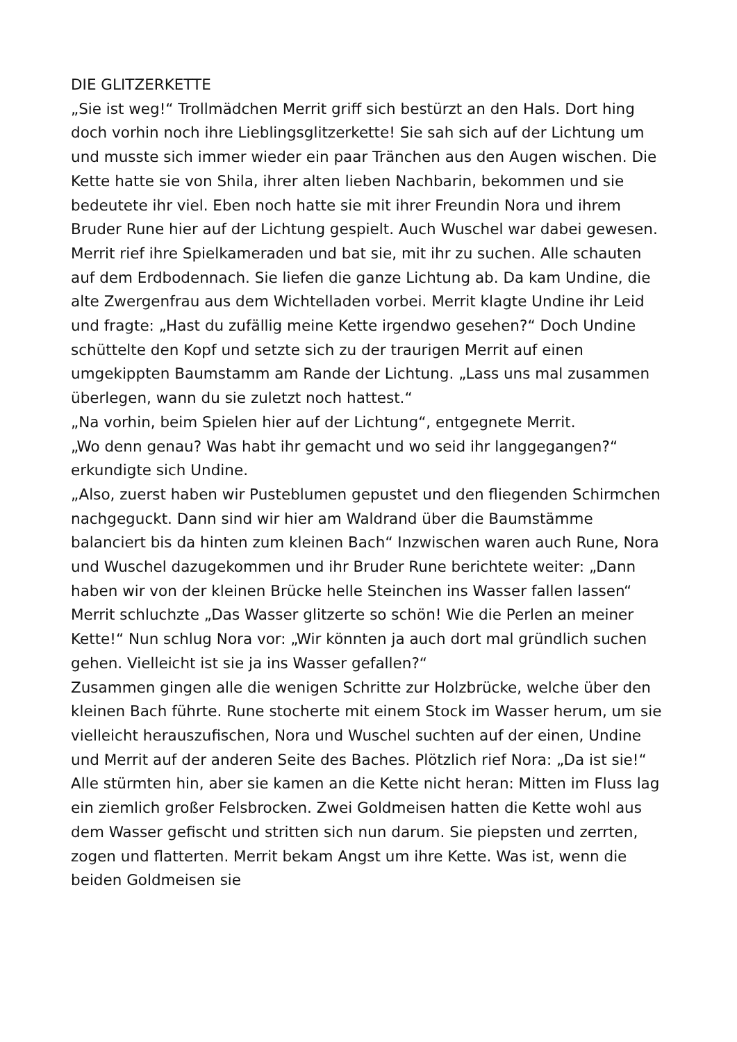DIE GLITZERKETTE
„Sie ist weg!“ Trollmädchen Merrit griff sich bestürzt an den Hals. Dort hing doch vorhin noch ihre Lieblingsglitzerkette! Sie sah sich auf der Lichtung um und musste sich immer wieder ein paar Tränchen aus den Augen wischen. Die Kette hatte sie von Shila, ihrer alten lieben Nachbarin, bekommen und sie bedeutete ihr viel. Eben noch hatte sie mit ihrer Freundin Nora und ihrem Bruder Rune hier auf der Lichtung gespielt. Auch Wuschel war dabei gewesen. Merrit rief ihre Spielkameraden und bat sie, mit ihr zu suchen. Alle schauten auf dem Erdbodennach. Sie liefen die ganze Lichtung ab. Da kam Undine, die alte Zwergenfrau aus dem Wichtelladen vorbei. Merrit klagte Undine ihr Leid und fragte: „Hast du zufällig meine Kette irgendwo gesehen?“ Doch Undine schüttelte den Kopf und setzte sich zu der traurigen Merrit auf einen umgekippten Baumstamm am Rande der Lichtung. „Lass uns mal zusammen überlegen, wann du sie zuletzt noch hattest.“
„Na vorhin, beim Spielen hier auf der Lichtung“, entgegnete Merrit.
„Wo denn genau? Was habt ihr gemacht und wo seid ihr langgegangen?“ erkundigte sich Undine.
„Also, zuerst haben wir Pusteblumen gepustet und den fliegenden Schirmchen nachgeguckt. Dann sind wir hier am Waldrand über die Baumstämme balanciert bis da hinten zum kleinen Bach“ Inzwischen waren auch Rune, Nora und Wuschel dazugekommen und ihr Bruder Rune berichtete weiter: „Dann haben wir von der kleinen Brücke helle Steinchen ins Wasser fallen lassen“ Merrit schluchzte „Das Wasser glitzerte so schön! Wie die Perlen an meiner Kette!“ Nun schlug Nora vor: „Wir könnten ja auch dort mal gründlich suchen gehen. Vielleicht ist sie ja ins Wasser gefallen?“
Zusammen gingen alle die wenigen Schritte zur Holzbrücke, welche über den kleinen Bach führte. Rune stocherte mit einem Stock im Wasser herum, um sie vielleicht herauszufischen, Nora und Wuschel suchten auf der einen, Undine und Merrit auf der anderen Seite des Baches. Plötzlich rief Nora: „Da ist sie!“ Alle stürmten hin, aber sie kamen an die Kette nicht heran: Mitten im Fluss lag ein ziemlich großer Felsbrocken. Zwei Goldmeisen hatten die Kette wohl aus dem Wasser gefischt und stritten sich nun darum. Sie piepsten und zerrten, zogen und flatterten. Merrit bekam Angst um ihre Kette. Was ist, wenn die beiden Goldmeisen sie